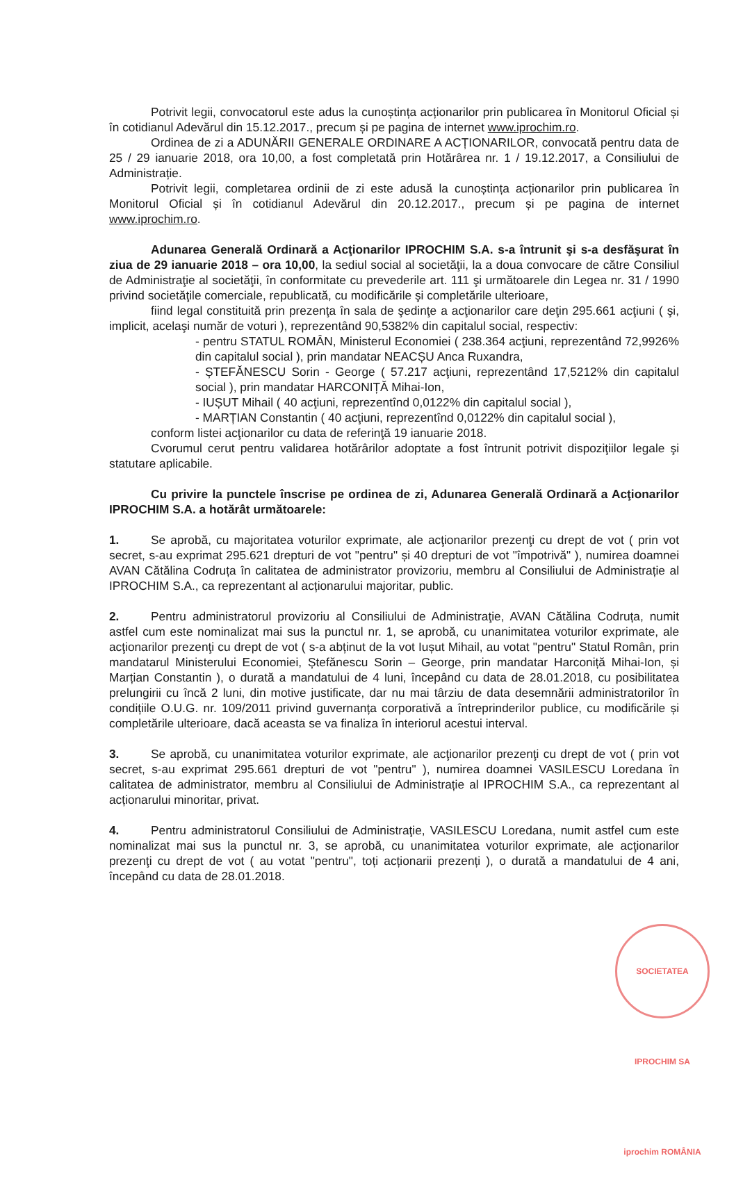Potrivit legii, convocatorul este adus la cunoștința acționarilor prin publicarea în Monitorul Oficial și în cotidianul Adevărul din 15.12.2017., precum și pe pagina de internet www.iprochim.ro.
Ordinea de zi a ADUNĂRII GENERALE ORDINARE A ACȚIONARILOR, convocată pentru data de 25 / 29 ianuarie 2018, ora 10,00, a fost completată prin Hotărârea nr. 1 / 19.12.2017, a Consiliului de Administrație.
Potrivit legii, completarea ordinii de zi este adusă la cunoștința acționarilor prin publicarea în Monitorul Oficial și în cotidianul Adevărul din 20.12.2017., precum și pe pagina de internet www.iprochim.ro.
Adunarea Generală Ordinară a Acţionarilor IPROCHIM S.A. s-a întrunit şi s-a desfăşurat în ziua de 29 ianuarie 2018 – ora 10,00, la sediul social al societăţii, la a doua convocare de către Consiliul de Administraţie al societăţii, în conformitate cu prevederile art. 111 şi următoarele din Legea nr. 31 / 1990 privind societăţile comerciale, republicată, cu modificările şi completările ulterioare,
fiind legal constituită prin prezenţa în sala de şedinţe a acţionarilor care deţin 295.661 acţiuni ( şi, implicit, acelaşi număr de voturi ), reprezentând 90,5382% din capitalul social, respectiv:
- pentru STATUL ROMÂN, Ministerul Economiei ( 238.364 acţiuni, reprezentând 72,9926% din capitalul social ), prin mandatar NEACȘU Anca Ruxandra,
- ȘTEFĂNESCU Sorin - George ( 57.217 acţiuni, reprezentând 17,5212% din capitalul social ), prin mandatar HARCONIȚĂ Mihai-Ion,
- IUȘUT Mihail ( 40 acţiuni, reprezentînd 0,0122% din capitalul social ),
- MARȚIAN Constantin ( 40 acţiuni, reprezentînd 0,0122% din capitalul social ),
conform listei acţionarilor cu data de referinţă 19 ianuarie 2018.
Cvorumul cerut pentru validarea hotărârilor adoptate a fost întrunit potrivit dispoziţiilor legale şi statutare aplicabile.
Cu privire la punctele înscrise pe ordinea de zi, Adunarea Generală Ordinară a Acţionarilor IPROCHIM S.A. a hotărât următoarele:
1. Se aprobă, cu majoritatea voturilor exprimate, ale acţionarilor prezenţi cu drept de vot ( prin vot secret, s-au exprimat 295.621 drepturi de vot "pentru" și 40 drepturi de vot "împotrivă" ), numirea doamnei AVAN Cătălina Codruța în calitatea de administrator provizoriu, membru al Consiliului de Administrație al IPROCHIM S.A., ca reprezentant al acționarului majoritar, public.
2. Pentru administratorul provizoriu al Consiliului de Administraţie, AVAN Cătălina Codruța, numit astfel cum este nominalizat mai sus la punctul nr. 1, se aprobă, cu unanimitatea voturilor exprimate, ale acţionarilor prezenţi cu drept de vot ( s-a abținut de la vot Iușut Mihail, au votat "pentru" Statul Român, prin mandatarul Ministerului Economiei, Ștefănescu Sorin – George, prin mandatar Harconiță Mihai-Ion, și Marțian Constantin ), o durată a mandatului de 4 luni, începând cu data de 28.01.2018, cu posibilitatea prelungirii cu încă 2 luni, din motive justificate, dar nu mai târziu de data desemnării administratorilor în condițiile O.U.G. nr. 109/2011 privind guvernanța corporativă a întreprinderilor publice, cu modificările și completările ulterioare, dacă aceasta se va finaliza în interiorul acestui interval.
3. Se aprobă, cu unanimitatea voturilor exprimate, ale acţionarilor prezenţi cu drept de vot ( prin vot secret, s-au exprimat 295.661 drepturi de vot "pentru" ), numirea doamnei VASILESCU Loredana în calitatea de administrator, membru al Consiliului de Administrație al IPROCHIM S.A., ca reprezentant al acționarului minoritar, privat.
4. Pentru administratorul Consiliului de Administraţie, VASILESCU Loredana, numit astfel cum este nominalizat mai sus la punctul nr. 3, se aprobă, cu unanimitatea voturilor exprimate, ale acţionarilor prezenţi cu drept de vot ( au votat "pentru", toți acționarii prezenți ), o durată a mandatului de 4 ani, începând cu data de 28.01.2018.
SOCIETATEA IPROCHIM SA iprochim ROMÂNIA